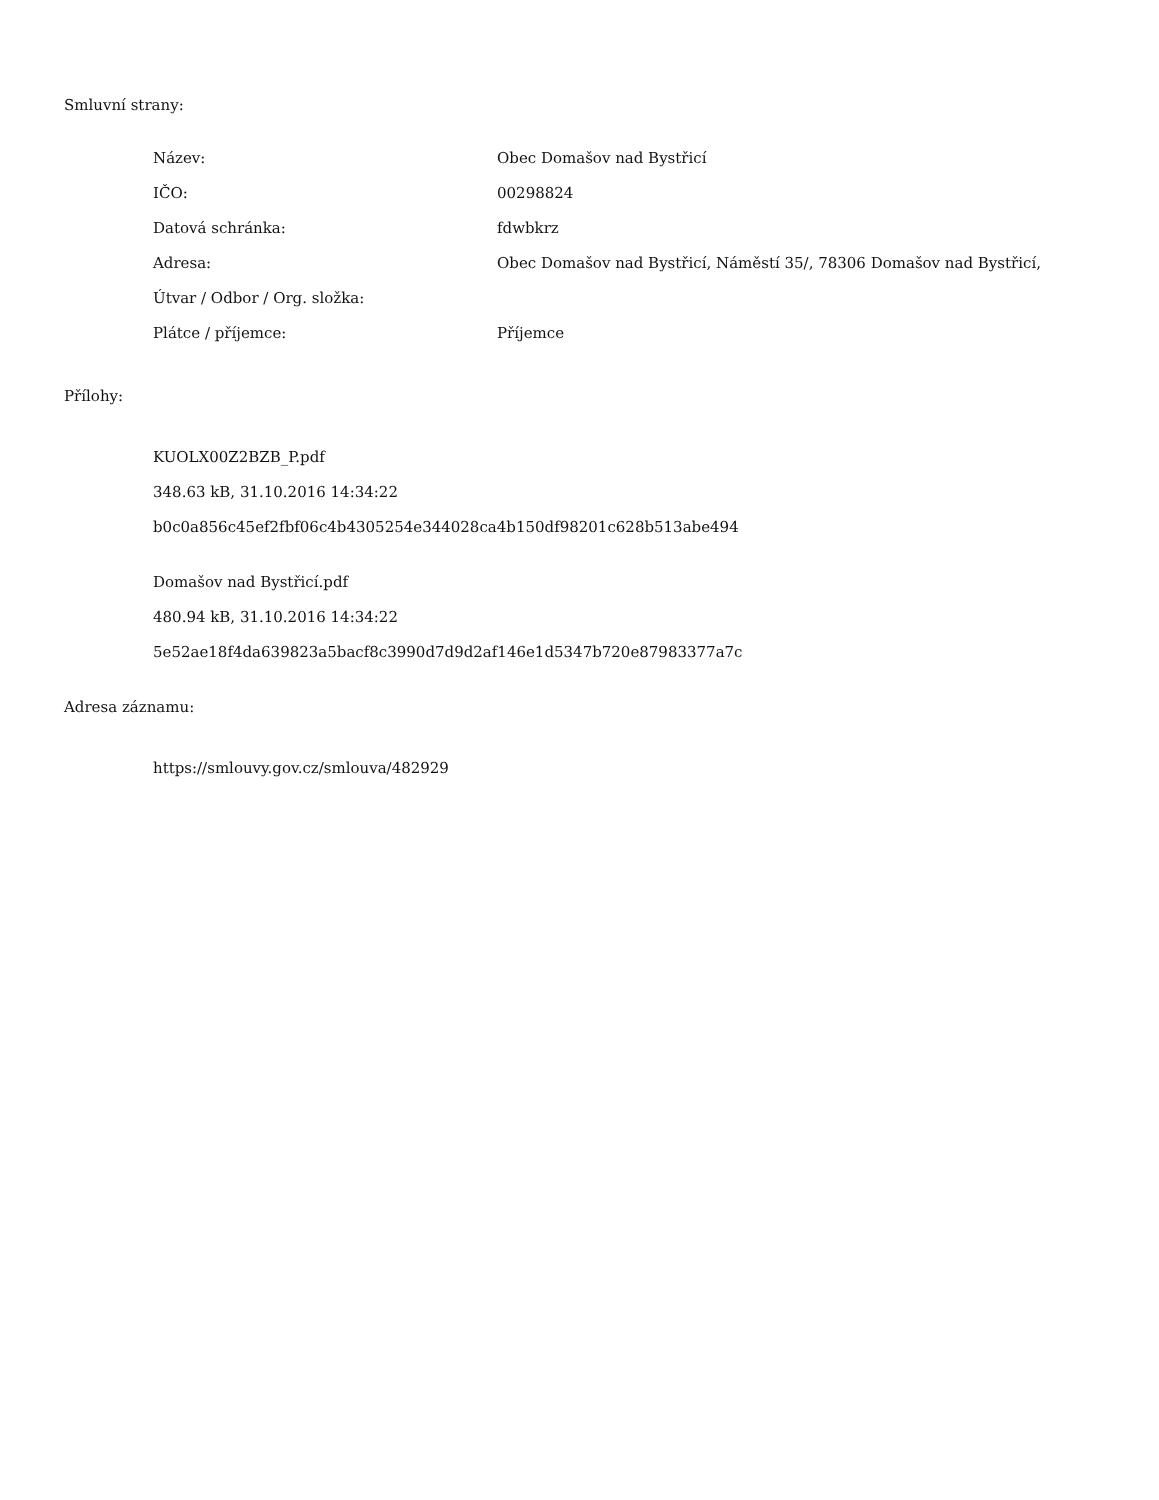Smluvní strany:
| Název: | Obec Domašov nad Bystřicí |
| IČO: | 00298824 |
| Datová schránka: | fdwbkrz |
| Adresa: | Obec Domašov nad Bystřicí, Náměstí 35/, 78306 Domašov nad Bystřicí, |
| Útvar / Odbor / Org. složka: | |
| Plátce / příjemce: | Příjemce |
Přílohy:
KUOLX00Z2BZB_P.pdf
348.63 kB, 31.10.2016 14:34:22
b0c0a856c45ef2fbf06c4b4305254e344028ca4b150df98201c628b513abe494
Domašov nad Bystřicí.pdf
480.94 kB, 31.10.2016 14:34:22
5e52ae18f4da639823a5bacf8c3990d7d9d2af146e1d5347b720e87983377a7c
Adresa záznamu:
https://smlouvy.gov.cz/smlouva/482929